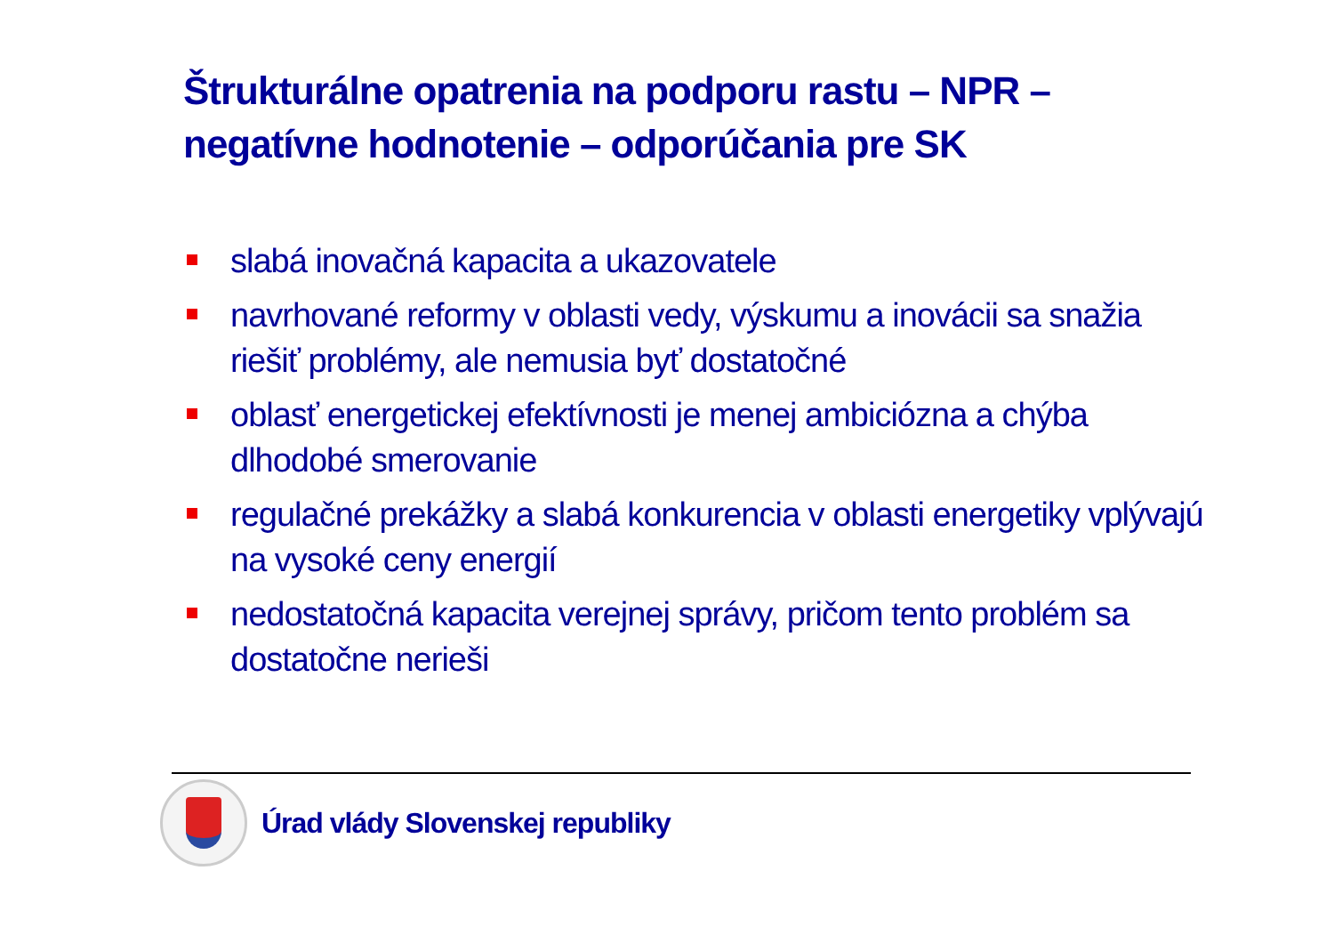Štrukturálne opatrenia na podporu rastu – NPR –
negatívne hodnotenie – odporúčania pre SK
slabá inovačná kapacita a ukazovatele
navrhované reformy v oblasti vedy, výskumu a inovácii sa snažia riešiť problémy, ale nemusia byť dostatočné
oblasť energetickej efektívnosti je menej ambiciózna a chýba dlhodobé smerovanie
regulačné prekážky a slabá konkurencia v oblasti energetiky vplývajú na vysoké ceny energií
nedostatočná kapacita verejnej správy, pričom tento problém sa dostatočne nerieši
Úrad vlády Slovenskej republiky